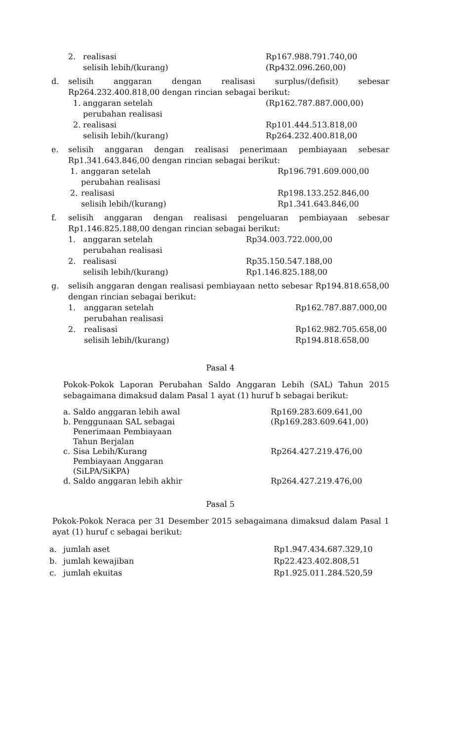| 2. | realisasi | Rp167.988.791.740,00 |
| | selisih lebih/(kurang) | (Rp432.096.260,00) |
d. selisih anggaran dengan realisasi surplus/(defisit) sebesar Rp264.232.400.818,00 dengan rincian sebagai berikut:
| 1. | anggaran setelah perubahan realisasi | (Rp162.787.887.000,00) |
| 2. | realisasi | Rp101.444.513.818,00 |
| | selisih lebih/(kurang) | Rp264.232.400.818,00 |
e. selisih anggaran dengan realisasi penerimaan pembiayaan sebesar Rp1.341.643.846,00 dengan rincian sebagai berikut:
| 1. | anggaran setelah perubahan realisasi | Rp196.791.609.000,00 |
| 2. | realisasi | Rp198.133.252.846,00 |
| | selisih lebih/(kurang) | Rp1.341.643.846,00 |
f. selisih anggaran dengan realisasi pengeluaran pembiayaan sebesar Rp1.146.825.188,00 dengan rincian sebagai berikut:
| 1. | anggaran setelah perubahan realisasi | Rp34.003.722.000,00 |
| 2. | realisasi | Rp35.150.547.188,00 |
| | selisih lebih/(kurang) | Rp1.146.825.188,00 |
g. selisih anggaran dengan realisasi pembiayaan netto sebesar Rp194.818.658,00 dengan rincian sebagai berikut:
| 1. | anggaran setelah perubahan realisasi | Rp162.787.887.000,00 |
| 2. | realisasi | Rp162.982.705.658,00 |
| | selisih lebih/(kurang) | Rp194.818.658,00 |
Pasal 4
Pokok-Pokok Laporan Perubahan Saldo Anggaran Lebih (SAL) Tahun 2015 sebagaimana dimaksud dalam Pasal 1 ayat (1) huruf b sebagai berikut:
| a. | Saldo anggaran lebih awal | Rp169.283.609.641,00 |
| b. | Penggunaan SAL sebagai Penerimaan Pembiayaan Tahun Berjalan | (Rp169.283.609.641,00) |
| c. | Sisa Lebih/Kurang Pembiayaan Anggaran (SiLPA/SiKPA) | Rp264.427.219.476,00 |
| d. | Saldo anggaran lebih akhir | Rp264.427.219.476,00 |
Pasal 5
Pokok-Pokok Neraca per 31 Desember 2015 sebagaimana dimaksud dalam Pasal 1 ayat (1) huruf c sebagai berikut:
| a. | jumlah aset | Rp1.947.434.687.329,10 |
| b. | jumlah kewajiban | Rp22.423.402.808,51 |
| c. | jumlah ekuitas | Rp1.925.011.284.520,59 |